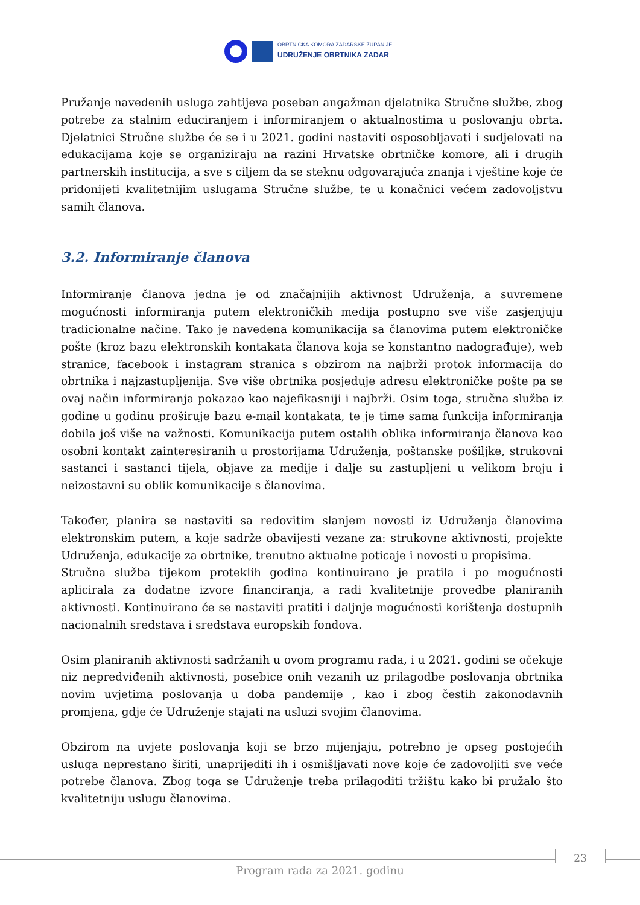OBRTNIČKA KOMORA ZADARSKE ŽUPANIJE
UDRUŽENJE OBRTNIKA ZADAR
Pružanje navedenih usluga zahtijeva poseban angažman djelatnika Stručne službe, zbog potrebe za stalnim educiranjem i informiranjem o aktualnostima u poslovanju obrta. Djelatnici Stručne službe će se i u 2021. godini nastaviti osposobljavati i sudjelovati na edukacijama koje se organiziraju na razini Hrvatske obrtničke komore, ali i drugih partnerskih institucija, a sve s ciljem da se steknu odgovarajuća znanja i vještine koje će pridonijeti kvalitetnijim uslugama Stručne službe, te u konačnici većem zadovoljstvu samih članova.
3.2. Informiranje članova
Informiranje članova jedna je od značajnijih aktivnost Udruženja, a suvremene mogućnosti informiranja putem elektroničkih medija postupno sve više zasjenjuju tradicionalne načine. Tako je navedena komunikacija sa članovima putem elektroničke pošte (kroz bazu elektronskih kontakata članova koja se konstantno nadograđuje), web stranice, facebook i instagram stranica s obzirom na najbrži protok informacija do obrtnika i najzastupljenija. Sve više obrtnika posjeduje adresu elektroničke pošte pa se ovaj način informiranja pokazao kao najefikasniji i najbrži. Osim toga, stručna služba iz godine u godinu proširuje bazu e-mail kontakata, te je time sama funkcija informiranja dobila još više na važnosti. Komunikacija putem ostalih oblika informiranja članova kao osobni kontakt zainteresiranih u prostorijama Udruženja, poštanske pošiljke, strukovni sastanci i sastanci tijela, objave za medije i dalje su zastupljeni u velikom broju i neizostavni su oblik komunikacije s članovima.
Također, planira se nastaviti sa redovitim slanjem novosti iz Udruženja članovima elektronskim putem, a koje sadrže obavijesti vezane za: strukovne aktivnosti, projekte Udruženja, edukacije za obrtnike, trenutno aktualne poticaje i novosti u propisima.
Stručna služba tijekom proteklih godina kontinuirano je pratila i po mogućnosti aplicirala za dodatne izvore financiranja, a radi kvalitetnije provedbe planiranih aktivnosti. Kontinuirano će se nastaviti pratiti i daljnje mogućnosti korištenja dostupnih nacionalnih sredstava i sredstava europskih fondova.
Osim planiranih aktivnosti sadržanih u ovom programu rada, i u 2021. godini se očekuje niz nepredviđenih aktivnosti, posebice onih vezanih uz prilagodbe poslovanja obrtnika novim uvjetima poslovanja u doba pandemije , kao i zbog čestih zakonodavnih promjena, gdje će Udruženje stajati na usluzi svojim članovima.
Obzirom na uvjete poslovanja koji se brzo mijenjaju, potrebno je opseg postojećih usluga neprestano širiti, unaprijediti ih i osmišljavati nove koje će zadovoljiti sve veće potrebe članova. Zbog toga se Udruženje treba prilagoditi tržištu kako bi pružalo što kvalitetniju uslugu članovima.
23
Program rada za 2021. godinu